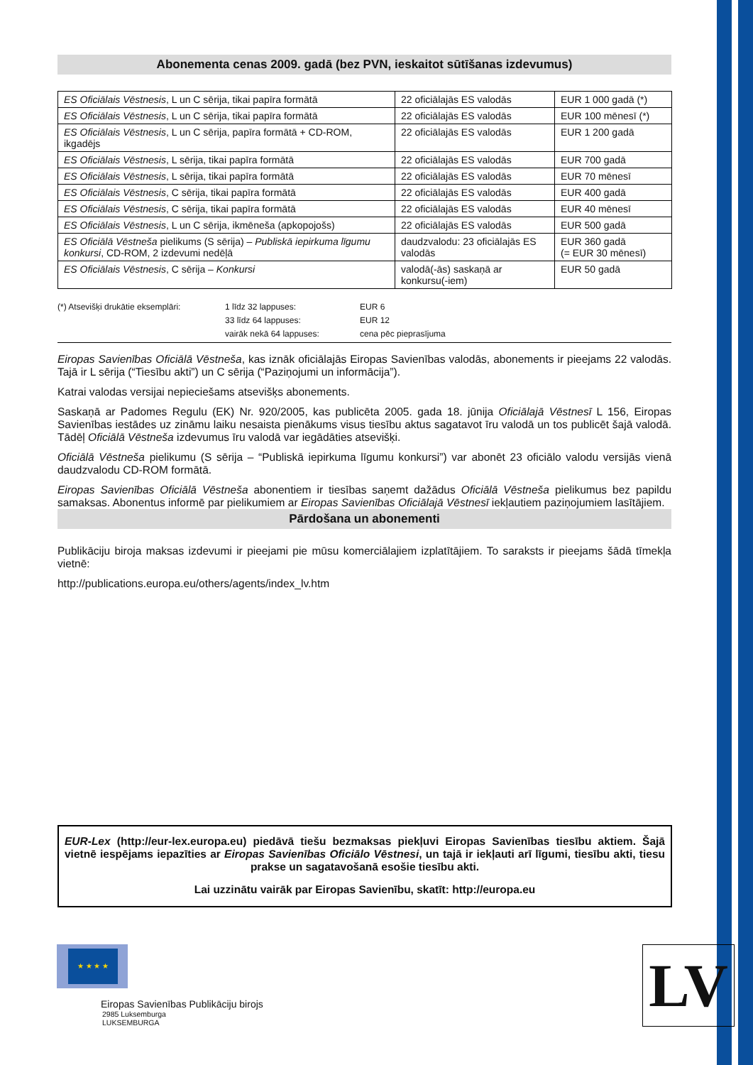Abonementa cenas 2009. gadā (bez PVN, ieskaitot sūtīšanas izdevumus)
| ES Oficiālais Vēstnesis , L un C sērija, tikai papīra formātā | 22 oficiālajās ES valodās | EUR 1 000 gadā (*) |
| ES Oficiālais Vēstnesis , L un C sērija, tikai papīra formātā | 22 oficiālajās ES valodās | EUR 100 mēnesī (*) |
| ES Oficiālais Vēstnesis , L un C sērija, papīra formātā + CD-ROM, ikgadējs | 22 oficiālajās ES valodās | EUR 1 200 gadā |
| ES Oficiālais Vēstnesis , L sērija, tikai papīra formātā | 22 oficiālajās ES valodās | EUR 700 gadā |
| ES Oficiālais Vēstnesis , L sērija, tikai papīra formātā | 22 oficiālajās ES valodās | EUR 70 mēnesī |
| ES Oficiālais Vēstnesis , C sērija, tikai papīra formātā | 22 oficiālajās ES valodās | EUR 400 gadā |
| ES Oficiālais Vēstnesis , C sērija, tikai papīra formātā | 22 oficiālajās ES valodās | EUR 40 mēnesī |
| ES Oficiālais Vēstnesis , L un C sērija, ikmēneša (apkopojošs) | 22 oficiālajās ES valodās | EUR 500 gadā |
| ES Oficiālā Vēstneša pielikums (S sērija) – Publiskā iepirkuma līgumu konkursi , CD-ROM, 2 izdevumi nedēļā | daudzvalodu: 23 oficiālajās ES valodās | EUR 360 gadā (= EUR 30 mēnesī) |
| ES Oficiālais Vēstnesis , C sērija – Konkursi | valodā(-ās) saskaņā ar konkursu(-iem) | EUR 50 gadā |
(*) Atsevišķi drukātie eksemplāri:
1 līdz 32 lappuses:
EUR 6
33 līdz 64 lappuses:
EUR 12
vairāk nekā 64 lappuses:
cena pēc pieprasījuma
Eiropas Savienības Oficiālā Vēstneša, kas iznāk oficiālajās Eiropas Savienības valodās, abonements ir pieejams 22 valodās. Tajā ir L sērija (“Tiesību akti”) un C sērija (“Paziņojumi un informācija”).
Katrai valodas versijai nepieciešams atsevišķs abonements.
Saskaņā ar Padomes Regulu (EK) Nr. 920/2005, kas publicēta 2005. gada 18. jūnija Oficiālajā Vēstnesī L 156, Eiropas Savienības iestādes uz zināmu laiku nesaista pienākums visus tiesību aktus sagatavot īru valodā un tos publicēt šajā valodā. Tādēļ Oficiālā Vēstneša izdevumus īru valodā var iegādāties atsevišķi.
Oficiālā Vēstneša pielikumu (S sērija – “Publiskā iepirkuma līgumu konkursi”) var abonēt 23 oficiālo valodu versijās vienā daudzvalodu CD-ROM formātā.
Eiropas Savienības Oficiālā Vēstneša abonentiem ir tiesības saņemt dažādus Oficiālā Vēstneša pielikumus bez papildu samaksas. Abonentus informē par pielikumiem ar Eiropas Savienības Oficiālajā Vēstnesī iekļautiem paziņojumiem lasītājiem.
Pārdošana un abonementi
Publikāciju biroja maksas izdevumi ir pieejami pie mūsu komerciālajiem izplatītājiem. To saraksts ir pieejams šādā tīmekļa vietnē:
http://publications.europa.eu/others/agents/index_lv.htm
EUR-Lex (http://eur-lex.europa.eu) piedāvā tiešu bezmaksas piekļuvi Eiropas Savienības tiesību aktiem. Šajā vietnē iespējams iepazīties ar Eiropas Savienības Oficiālo Vēstnesi, un tajā ir iekļauti arī līgumi, tiesību akti, tiesu prakse un sagatavošanā esošie tiesību akti.
Lai uzzinātu vairāk par Eiropas Savienību, skatīt: http://europa.eu
★ ★ ★ ★
Eiropas Savienības Publikāciju birojs
2985 Luksemburga
LUKSEMBURGA
LV